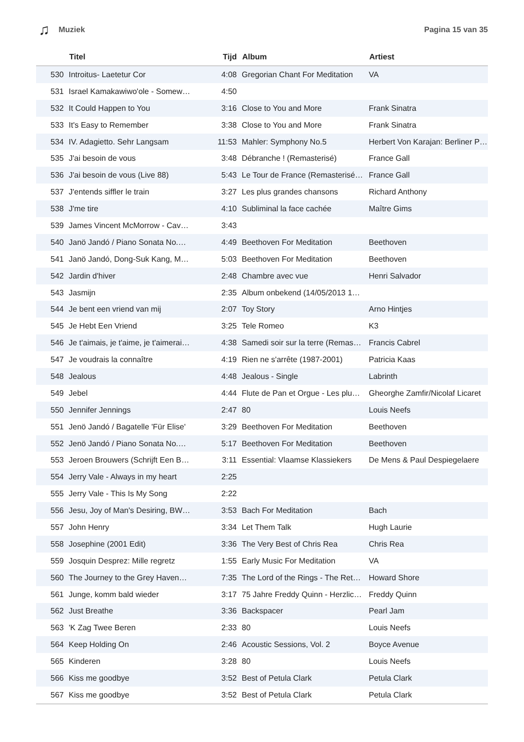♫ Muziek Pagina 15 van 35
| | Titel | Tijd | Album | Artiest |
| --- | --- | --- | --- | --- |
| 530 | Introitus- Laetetur Cor | 4:08 | Gregorian Chant For Meditation | VA |
| 531 | Israel Kamakawiwo'ole - Somew… | 4:50 | | |
| 532 | It Could Happen to You | 3:16 | Close to You and More | Frank Sinatra |
| 533 | It's Easy to Remember | 3:38 | Close to You and More | Frank Sinatra |
| 534 | IV. Adagietto. Sehr Langsam | 11:53 | Mahler: Symphony No.5 | Herbert Von Karajan: Berliner P… |
| 535 | J'ai besoin de vous | 3:48 | Débranche ! (Remasterisé) | France Gall |
| 536 | J'ai besoin de vous (Live 88) | 5:43 | Le Tour de France (Remasterisé… | France Gall |
| 537 | J'entends siffler le train | 3:27 | Les plus grandes chansons | Richard Anthony |
| 538 | J'me tire | 4:10 | Subliminal la face cachée | Maître Gims |
| 539 | James Vincent McMorrow - Cav… | 3:43 | | |
| 540 | Janö Jandó / Piano Sonata No.… | 4:49 | Beethoven For Meditation | Beethoven |
| 541 | Janö Jandó, Dong-Suk Kang, M… | 5:03 | Beethoven For Meditation | Beethoven |
| 542 | Jardin d'hiver | 2:48 | Chambre avec vue | Henri Salvador |
| 543 | Jasmijn | 2:35 | Album onbekend (14/05/2013 1… | |
| 544 | Je bent een vriend van mij | 2:07 | Toy Story | Arno Hintjes |
| 545 | Je Hebt Een Vriend | 3:25 | Tele Romeo | K3 |
| 546 | Je t'aimais, je t'aime, je t'aimerai… | 4:38 | Samedi soir sur la terre (Remas… | Francis Cabrel |
| 547 | Je voudrais la connaître | 4:19 | Rien ne s'arrête (1987-2001) | Patricia Kaas |
| 548 | Jealous | 4:48 | Jealous - Single | Labrinth |
| 549 | Jebel | 4:44 | Flute de Pan et Orgue - Les plu… | Gheorghe Zamfir/Nicolaf Licaret |
| 550 | Jennifer Jennings | 2:47 | 80 | Louis Neefs |
| 551 | Jenö Jandó / Bagatelle 'Für Elise' | 3:29 | Beethoven For Meditation | Beethoven |
| 552 | Jenö Jandó / Piano Sonata No.… | 5:17 | Beethoven For Meditation | Beethoven |
| 553 | Jeroen Brouwers (Schrijft Een B… | 3:11 | Essential: Vlaamse Klassiekers | De Mens & Paul Despiegelaere |
| 554 | Jerry Vale - Always in my heart | 2:25 | | |
| 555 | Jerry Vale - This Is My Song | 2:22 | | |
| 556 | Jesu, Joy of Man's Desiring, BW… | 3:53 | Bach For Meditation | Bach |
| 557 | John Henry | 3:34 | Let Them Talk | Hugh Laurie |
| 558 | Josephine (2001 Edit) | 3:36 | The Very Best of Chris Rea | Chris Rea |
| 559 | Josquin Desprez: Mille regretz | 1:55 | Early Music For Meditation | VA |
| 560 | The Journey to the Grey Haven… | 7:35 | The Lord of the Rings - The Ret… | Howard Shore |
| 561 | Junge, komm bald wieder | 3:17 | 75 Jahre Freddy Quinn - Herzlic… | Freddy Quinn |
| 562 | Just Breathe | 3:36 | Backspacer | Pearl Jam |
| 563 | 'K Zag Twee Beren | 2:33 | 80 | Louis Neefs |
| 564 | Keep Holding On | 2:46 | Acoustic Sessions, Vol. 2 | Boyce Avenue |
| 565 | Kinderen | 3:28 | 80 | Louis Neefs |
| 566 | Kiss me goodbye | 3:52 | Best of Petula Clark | Petula Clark |
| 567 | Kiss me goodbye | 3:52 | Best of Petula Clark | Petula Clark |